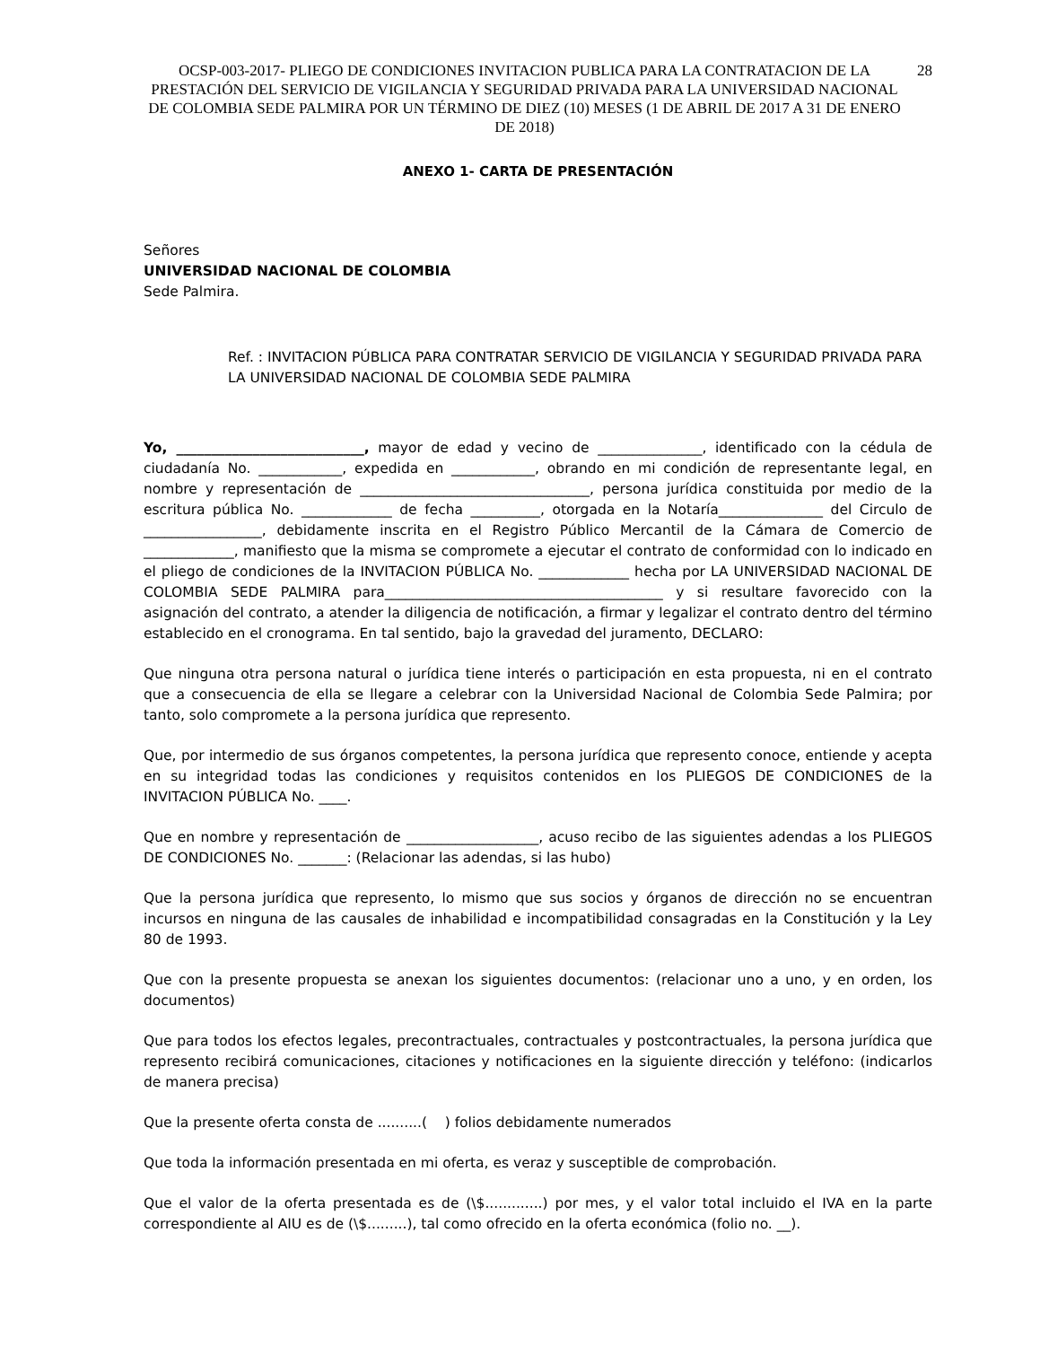OCSP-003-2017- PLIEGO DE CONDICIONES INVITACION PUBLICA PARA LA CONTRATACION DE LA PRESTACIÓN DEL SERVICIO DE VIGILANCIA Y SEGURIDAD PRIVADA PARA LA UNIVERSIDAD NACIONAL DE COLOMBIA SEDE PALMIRA POR UN TÉRMINO DE DIEZ (10) MESES (1 DE ABRIL DE 2017 A 31 DE ENERO DE 2018)
28
ANEXO 1- CARTA DE PRESENTACIÓN
Señores
UNIVERSIDAD NACIONAL DE COLOMBIA
Sede Palmira.
Ref. : INVITACION PÚBLICA PARA CONTRATAR SERVICIO DE VIGILANCIA Y SEGURIDAD PRIVADA PARA LA UNIVERSIDAD NACIONAL DE COLOMBIA SEDE PALMIRA
Yo, ___________________________, mayor de edad y vecino de _______________, identificado con la cédula de ciudadanía No. ____________, expedida en ____________, obrando en mi condición de representante legal, en nombre y representación de _________________________________, persona jurídica constituida por medio de la escritura pública No. _____________ de fecha __________, otorgada en la Notaría_______________ del Circulo de _________________, debidamente inscrita en el Registro Público Mercantil de la Cámara de Comercio de _____________, manifiesto que la misma se compromete a ejecutar el contrato de conformidad con lo indicado en el pliego de condiciones de la INVITACION PÚBLICA No. _____________ hecha por LA UNIVERSIDAD NACIONAL DE COLOMBIA SEDE PALMIRA para________________________________________ y si resultare favorecido con la asignación del contrato, a atender la diligencia de notificación, a firmar y legalizar el contrato dentro del término establecido en el cronograma. En tal sentido, bajo la gravedad del juramento, DECLARO:
Que ninguna otra persona natural o jurídica tiene interés o participación en esta propuesta, ni en el contrato que a consecuencia de ella se llegare a celebrar con la Universidad Nacional de Colombia Sede Palmira; por tanto, solo compromete a la persona jurídica que represento.
Que, por intermedio de sus órganos competentes, la persona jurídica que represento conoce, entiende y acepta en su integridad todas las condiciones y requisitos contenidos en los PLIEGOS DE CONDICIONES de la INVITACION PÚBLICA No. ____.
Que en nombre y representación de ___________________, acuso recibo de las siguientes adendas a los PLIEGOS DE CONDICIONES No. _______: (Relacionar las adendas, si las hubo)
Que la persona jurídica que represento, lo mismo que sus socios y órganos de dirección no se encuentran incursos en ninguna de las causales de inhabilidad e incompatibilidad consagradas en la Constitución y la Ley 80 de 1993.
Que con la presente propuesta se anexan los siguientes documentos: (relacionar uno a uno, y en orden, los documentos)
Que para todos los efectos legales, precontractuales, contractuales y postcontractuales, la persona jurídica que represento recibirá comunicaciones, citaciones y notificaciones en la siguiente dirección y teléfono: (indicarlos de manera precisa)
Que la presente oferta consta de ..........( ) folios debidamente numerados
Que toda la información presentada en mi oferta, es veraz y susceptible de comprobación.
Que el valor de la oferta presentada es de (\$.............) por mes, y el valor total incluido el IVA en la parte correspondiente al AIU es de (\$.........), tal como ofrecido en la oferta económica (folio no. __).